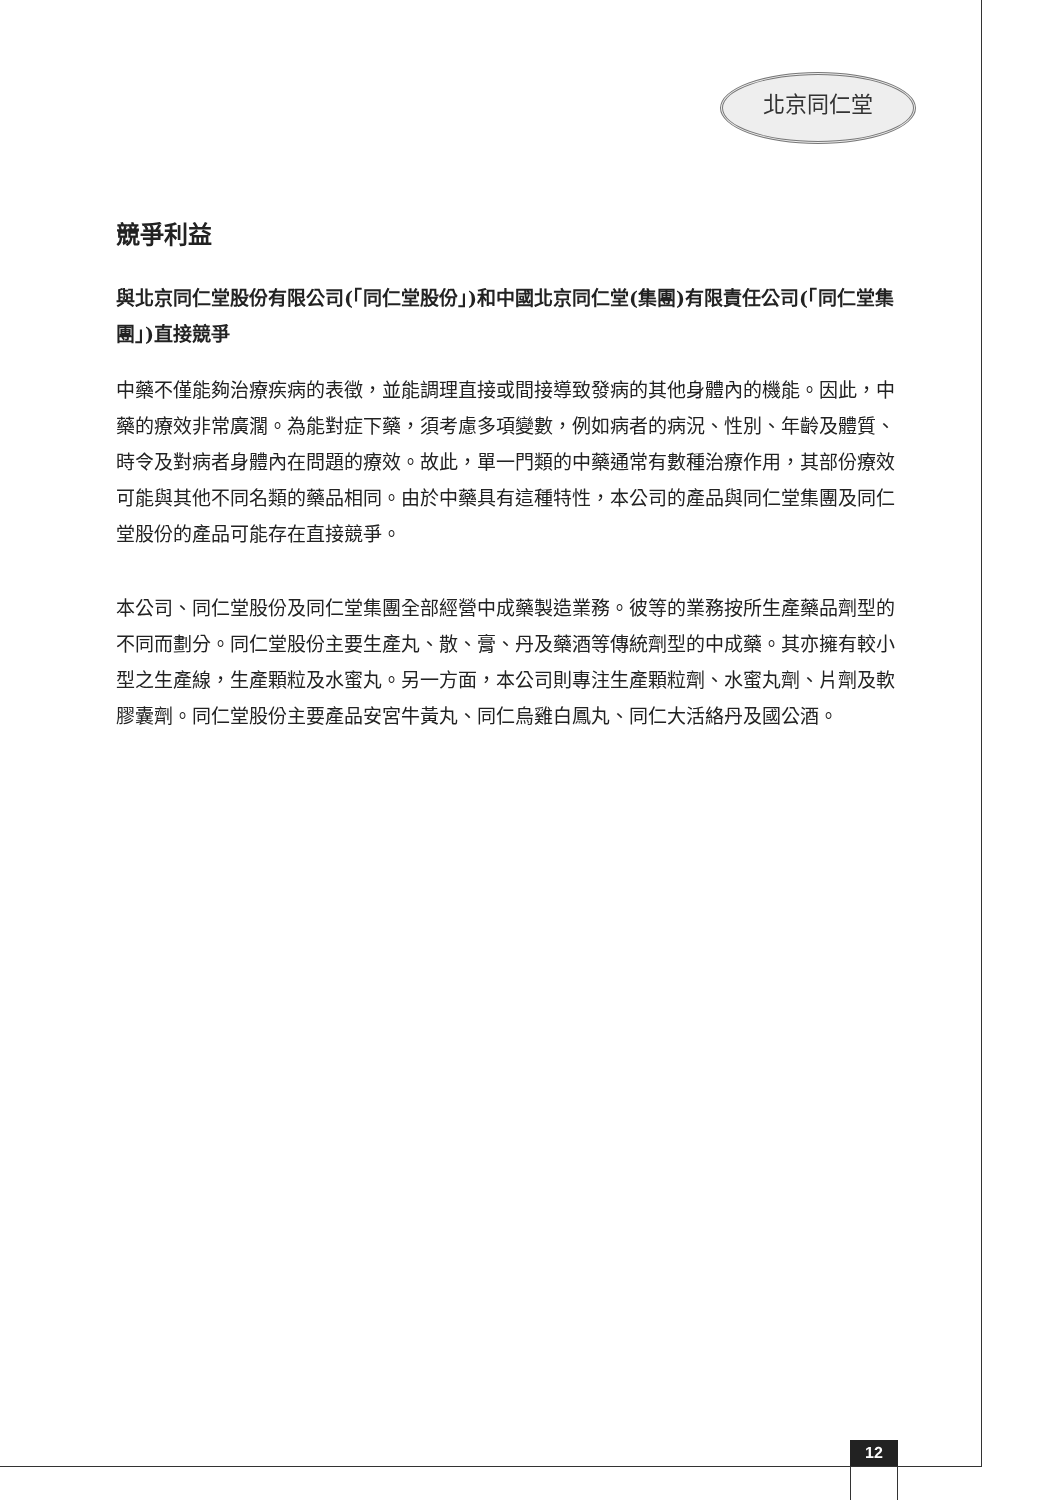北京同仁堂
競爭利益
與北京同仁堂股份有限公司(「同仁堂股份」)和中國北京同仁堂(集團)有限責任公司(「同仁堂集團」)直接競爭
中藥不僅能夠治療疾病的表徵，並能調理直接或間接導致發病的其他身體內的機能。因此，中藥的療效非常廣濶。為能對症下藥，須考慮多項變數，例如病者的病況、性別、年齡及體質、時令及對病者身體內在問題的療效。故此，單一門類的中藥通常有數種治療作用，其部份療效可能與其他不同名類的藥品相同。由於中藥具有這種特性，本公司的產品與同仁堂集團及同仁堂股份的產品可能存在直接競爭。
本公司、同仁堂股份及同仁堂集團全部經營中成藥製造業務。彼等的業務按所生產藥品劑型的不同而劃分。同仁堂股份主要生產丸、散、膏、丹及藥酒等傳統劑型的中成藥。其亦擁有較小型之生產線，生產顆粒及水蜜丸。另一方面，本公司則專注生產顆粒劑、水蜜丸劑、片劑及軟膠囊劑。同仁堂股份主要產品安宮牛黃丸、同仁烏雞白鳳丸、同仁大活絡丹及國公酒。
12